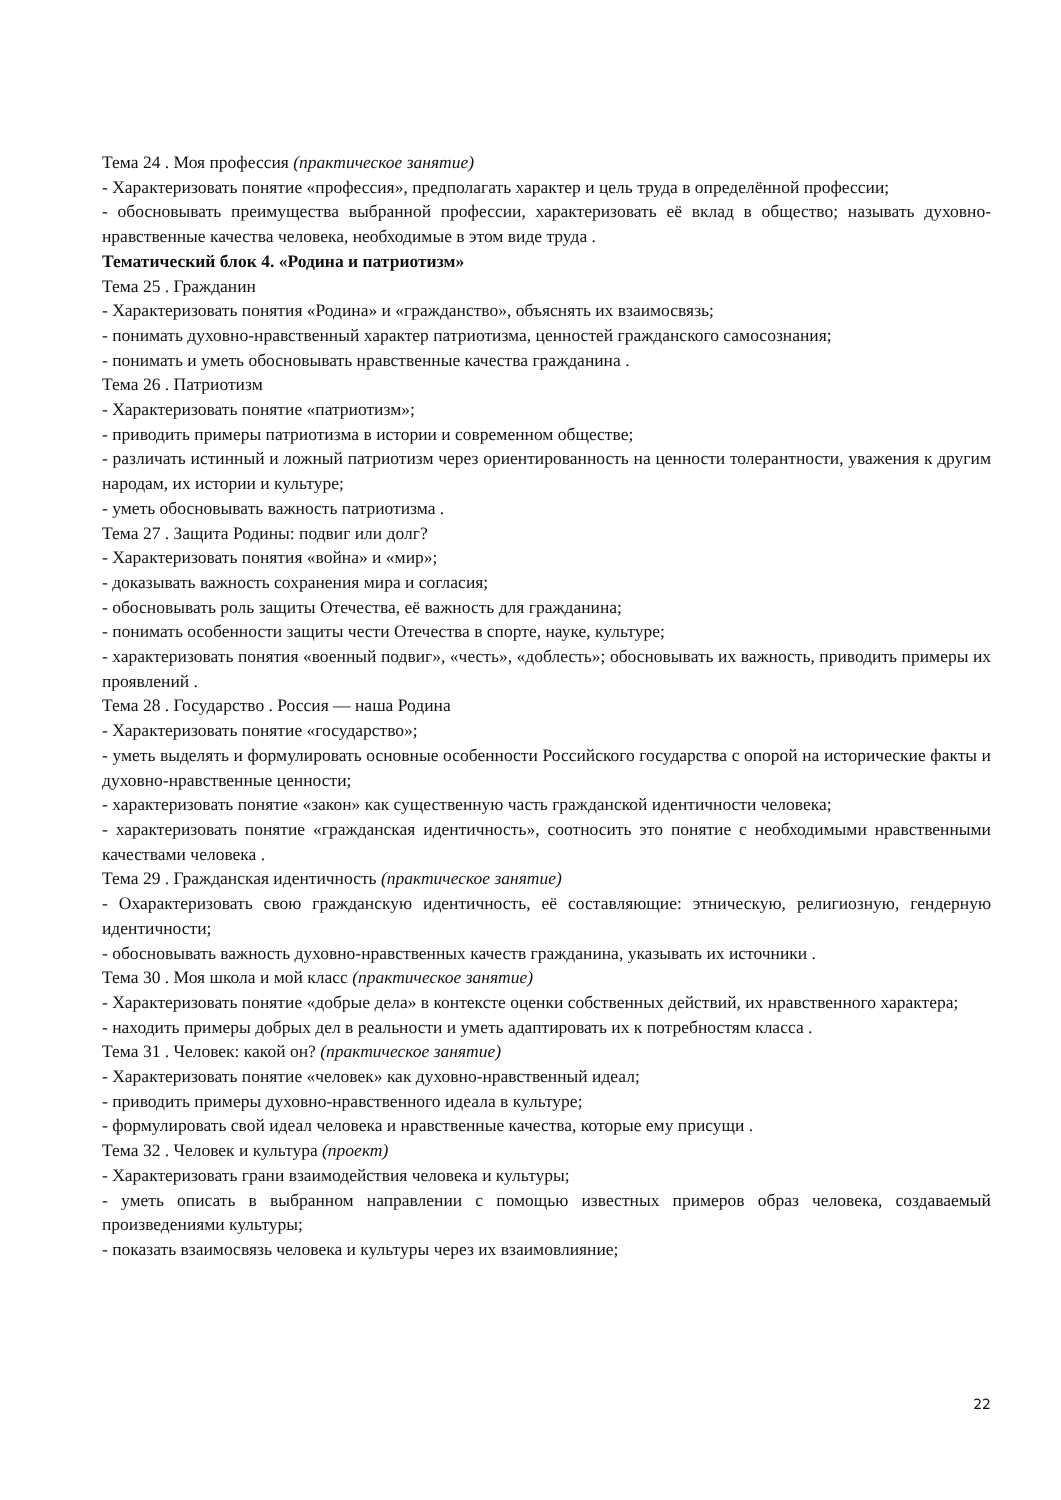Тема 24 . Моя профессия (практическое занятие)
- Характеризовать понятие «профессия», предполагать характер и цель труда в определённой профессии;
- обосновывать преимущества выбранной профессии, характеризовать её вклад в общество; называть духовно-нравственные качества человека, необходимые в этом виде труда .
Тематический блок 4. «Родина и патриотизм»
Тема 25 . Гражданин
- Характеризовать понятия «Родина» и «гражданство», объяснять их взаимосвязь;
- понимать духовно-нравственный характер патриотизма, ценностей гражданского самосознания;
- понимать и уметь обосновывать нравственные качества гражданина .
Тема 26 . Патриотизм
- Характеризовать понятие «патриотизм»;
- приводить примеры патриотизма в истории и современном обществе;
- различать истинный и ложный патриотизм через ориентированность на ценности толерантности, уважения к другим народам, их истории и культуре;
- уметь обосновывать важность патриотизма .
Тема 27 . Защита Родины: подвиг или долг?
- Характеризовать понятия «война» и «мир»;
- доказывать важность сохранения мира и согласия;
- обосновывать роль защиты Отечества, её важность для гражданина;
- понимать особенности защиты чести Отечества в спорте, науке, культуре;
- характеризовать понятия «военный подвиг», «честь», «доблесть»; обосновывать их важность, приводить примеры их проявлений .
Тема 28 . Государство . Россия — наша Родина
- Характеризовать понятие «государство»;
- уметь выделять и формулировать основные особенности Российского государства с опорой на исторические факты и духовно-нравственные ценности;
- характеризовать понятие «закон» как существенную часть гражданской идентичности человека;
- характеризовать понятие «гражданская идентичность», соотносить это понятие с необходимыми нравственными качествами человека .
Тема 29 . Гражданская идентичность (практическое занятие)
- Охарактеризовать свою гражданскую идентичность, её составляющие: этническую, религиозную, гендерную идентичности;
- обосновывать важность духовно-нравственных качеств гражданина, указывать их источники .
Тема 30 . Моя школа и мой класс (практическое занятие)
- Характеризовать понятие «добрые дела» в контексте оценки собственных действий, их нравственного характера;
- находить примеры добрых дел в реальности и уметь адаптировать их к потребностям класса .
Тема 31 . Человек: какой он? (практическое занятие)
- Характеризовать понятие «человек» как духовно-нравственный идеал;
- приводить примеры духовно-нравственного идеала в культуре;
- формулировать свой идеал человека и нравственные качества, которые ему присущи .
Тема 32 . Человек и культура (проект)
- Характеризовать грани взаимодействия человека и культуры;
- уметь описать в выбранном направлении с помощью известных примеров образ человека, создаваемый произведениями культуры;
- показать взаимосвязь человека и культуры через их взаимовлияние;
22